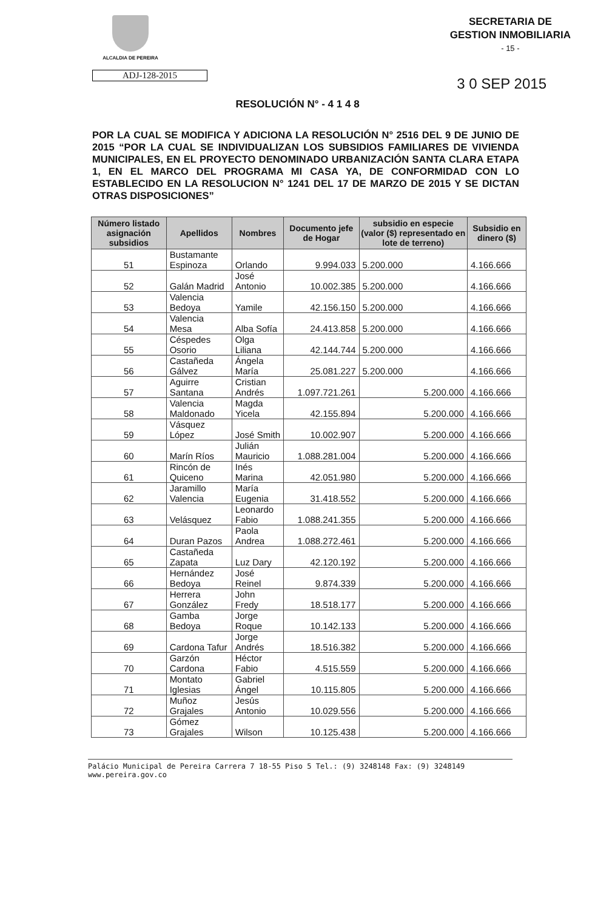ALCALDIA DE PEREIRA
SECRETARIA DE
GESTION INMOBILIARIA
- 15 -
ADJ-128-2015
3 0 SEP 2015
RESOLUCIÓN N° - 4 1 4 8
POR LA CUAL SE MODIFICA Y ADICIONA LA RESOLUCIÓN N° 2516 DEL 9 DE JUNIO DE 2015 “POR LA CUAL SE INDIVIDUALIZAN LOS SUBSIDIOS FAMILIARES DE VIVIENDA MUNICIPALES, EN EL PROYECTO DENOMINADO URBANIZACIÓN SANTA CLARA ETAPA 1, EN EL MARCO DEL PROGRAMA MI CASA YA, DE CONFORMIDAD CON LO ESTABLECIDO EN LA RESOLUCION N° 1241 DEL 17 DE MARZO DE 2015 Y SE DICTAN OTRAS DISPOSICIONES”
| Número listado asignación subsidios | Apellidos | Nombres | Documento jefe de Hogar | subsidio en especie (valor ($) representado en lote de terreno) | Subsidio en dinero ($) |
| --- | --- | --- | --- | --- | --- |
| 51 | Bustamante Espinoza | Orlando | 9.994.033 | 5.200.000 | 4.166.666 |
| 52 | Galán Madrid | José Antonio | 10.002.385 | 5.200.000 | 4.166.666 |
| 53 | Valencia Bedoya | Yamile | 42.156.150 | 5.200.000 | 4.166.666 |
| 54 | Valencia Mesa | Alba Sofía | 24.413.858 | 5.200.000 | 4.166.666 |
| 55 | Céspedes Osorio | Olga Liliana | 42.144.744 | 5.200.000 | 4.166.666 |
| 56 | Castañeda Gálvez | Ángela María | 25.081.227 | 5.200.000 | 4.166.666 |
| 57 | Aguirre Santana | Cristian Andrés | 1.097.721.261 | 5.200.000 | 4.166.666 |
| 58 | Valencia Maldonado | Magda Yicela | 42.155.894 | 5.200.000 | 4.166.666 |
| 59 | Vásquez López | José Smith | 10.002.907 | 5.200.000 | 4.166.666 |
| 60 | Marín Ríos | Julián Mauricio | 1.088.281.004 | 5.200.000 | 4.166.666 |
| 61 | Rincón de Quiceno | Inés Marina | 42.051.980 | 5.200.000 | 4.166.666 |
| 62 | Jaramillo Valencia | María Eugenia | 31.418.552 | 5.200.000 | 4.166.666 |
| 63 | Velásquez | Leonardo Fabio | 1.088.241.355 | 5.200.000 | 4.166.666 |
| 64 | Duran Pazos | Paola Andrea | 1.088.272.461 | 5.200.000 | 4.166.666 |
| 65 | Castañeda Zapata | Luz Dary | 42.120.192 | 5.200.000 | 4.166.666 |
| 66 | Hernández Bedoya | José Reinel | 9.874.339 | 5.200.000 | 4.166.666 |
| 67 | Herrera González | John Fredy | 18.518.177 | 5.200.000 | 4.166.666 |
| 68 | Gamba Bedoya | Jorge Roque | 10.142.133 | 5.200.000 | 4.166.666 |
| 69 | Cardona Tafur | Jorge Andrés | 18.516.382 | 5.200.000 | 4.166.666 |
| 70 | Garzón Cardona | Héctor Fabio | 4.515.559 | 5.200.000 | 4.166.666 |
| 71 | Montato Iglesias | Gabriel Ángel | 10.115.805 | 5.200.000 | 4.166.666 |
| 72 | Muñoz Grajales | Jesús Antonio | 10.029.556 | 5.200.000 | 4.166.666 |
| 73 | Gómez Grajales | Wilson | 10.125.438 | 5.200.000 | 4.166.666 |
Palácio Municipal de Pereira Carrera 7 18-55 Piso 5 Tel.: (9) 3248148 Fax: (9) 3248149 www.pereira.gov.co